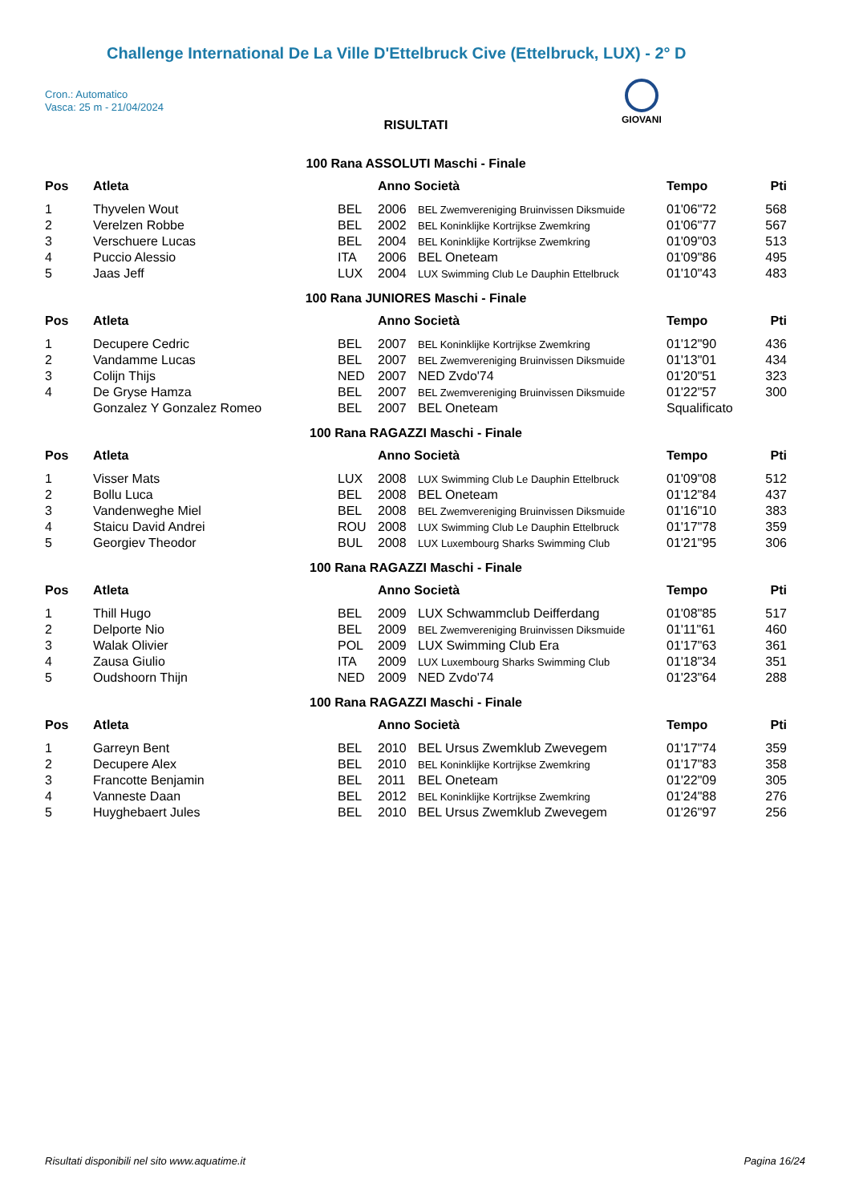Challenge International De La Ville D'Ettelbruck Cive (Ettelbruck, LUX) - 2° D
Cron.: Automatico
Vasca: 25 m - 21/04/2024
GIOVANI
RISULTATI
100 Rana ASSOLUTI Maschi - Finale
| Pos | Atleta | | Anno Società | | Tempo | Pti |
| --- | --- | --- | --- | --- | --- | --- |
| 1 | Thyvelen Wout | BEL | 2006 | BEL Zwemvereniging Bruinvissen Diksmuide | 01'06"72 | 568 |
| 2 | Verelzen Robbe | BEL | 2002 | BEL Koninklijke Kortrijkse Zwemkring | 01'06"77 | 567 |
| 3 | Verschuere Lucas | BEL | 2004 | BEL Koninklijke Kortrijkse Zwemkring | 01'09"03 | 513 |
| 4 | Puccio Alessio | ITA | 2006 | BEL Oneteam | 01'09"86 | 495 |
| 5 | Jaas Jeff | LUX | 2004 | LUX Swimming Club Le Dauphin Ettelbruck | 01'10"43 | 483 |
100 Rana JUNIORES Maschi - Finale
| Pos | Atleta | | Anno Società | | Tempo | Pti |
| --- | --- | --- | --- | --- | --- | --- |
| 1 | Decupere Cedric | BEL | 2007 | BEL Koninklijke Kortrijkse Zwemkring | 01'12"90 | 436 |
| 2 | Vandamme Lucas | BEL | 2007 | BEL Zwemvereniging Bruinvissen Diksmuide | 01'13"01 | 434 |
| 3 | Colijn Thijs | NED | 2007 | NED Zvdo'74 | 01'20"51 | 323 |
| 4 | De Gryse Hamza | BEL | 2007 | BEL Zwemvereniging Bruinvissen Diksmuide | 01'22"57 | 300 |
| | Gonzalez Y Gonzalez Romeo | BEL | 2007 | BEL Oneteam | Squalificato | |
100 Rana RAGAZZI Maschi - Finale
| Pos | Atleta | | Anno Società | | Tempo | Pti |
| --- | --- | --- | --- | --- | --- | --- |
| 1 | Visser Mats | LUX | 2008 | LUX Swimming Club Le Dauphin Ettelbruck | 01'09"08 | 512 |
| 2 | Bollu Luca | BEL | 2008 | BEL Oneteam | 01'12"84 | 437 |
| 3 | Vandenweghe Miel | BEL | 2008 | BEL Zwemvereniging Bruinvissen Diksmuide | 01'16"10 | 383 |
| 4 | Staicu David Andrei | ROU | 2008 | LUX Swimming Club Le Dauphin Ettelbruck | 01'17"78 | 359 |
| 5 | Georgiev Theodor | BUL | 2008 | LUX Luxembourg Sharks Swimming Club | 01'21"95 | 306 |
100 Rana RAGAZZI Maschi - Finale
| Pos | Atleta | | Anno Società | | Tempo | Pti |
| --- | --- | --- | --- | --- | --- | --- |
| 1 | Thill Hugo | BEL | 2009 | LUX Schwammclub Deifferdang | 01'08"85 | 517 |
| 2 | Delporte Nio | BEL | 2009 | BEL Zwemvereniging Bruinvissen Diksmuide | 01'11"61 | 460 |
| 3 | Walak Olivier | POL | 2009 | LUX Swimming Club Era | 01'17"63 | 361 |
| 4 | Zausa Giulio | ITA | 2009 | LUX Luxembourg Sharks Swimming Club | 01'18"34 | 351 |
| 5 | Oudshoorn Thijn | NED | 2009 | NED Zvdo'74 | 01'23"64 | 288 |
100 Rana RAGAZZI Maschi - Finale
| Pos | Atleta | | Anno Società | | Tempo | Pti |
| --- | --- | --- | --- | --- | --- | --- |
| 1 | Garreyn Bent | BEL | 2010 | BEL Ursus Zwemklub Zwevegem | 01'17"74 | 359 |
| 2 | Decupere Alex | BEL | 2010 | BEL Koninklijke Kortrijkse Zwemkring | 01'17"83 | 358 |
| 3 | Francotte Benjamin | BEL | 2011 | BEL Oneteam | 01'22"09 | 305 |
| 4 | Vanneste Daan | BEL | 2012 | BEL Koninklijke Kortrijkse Zwemkring | 01'24"88 | 276 |
| 5 | Huyghebaert Jules | BEL | 2010 | BEL Ursus Zwemklub Zwevegem | 01'26"97 | 256 |
Risultati disponibili nel sito www.aquatime.it Pagina 16/24